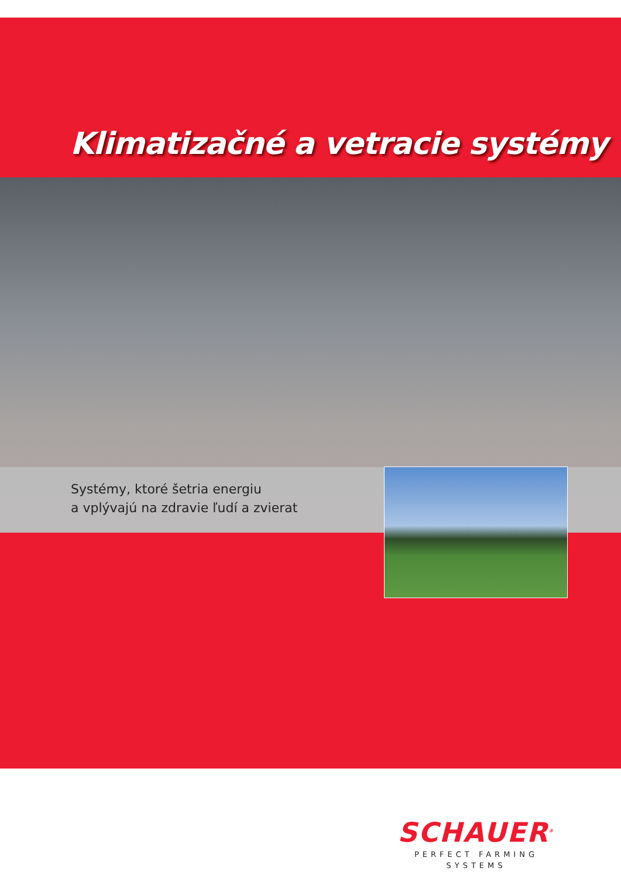Klimatizačné a vetracie systémy
Systémy, ktoré šetria energiu
a vplývajú na zdravie ľudí a zvierat
SCHAUER<sup>®</sup>
PERFECT FARMING SYSTEMS